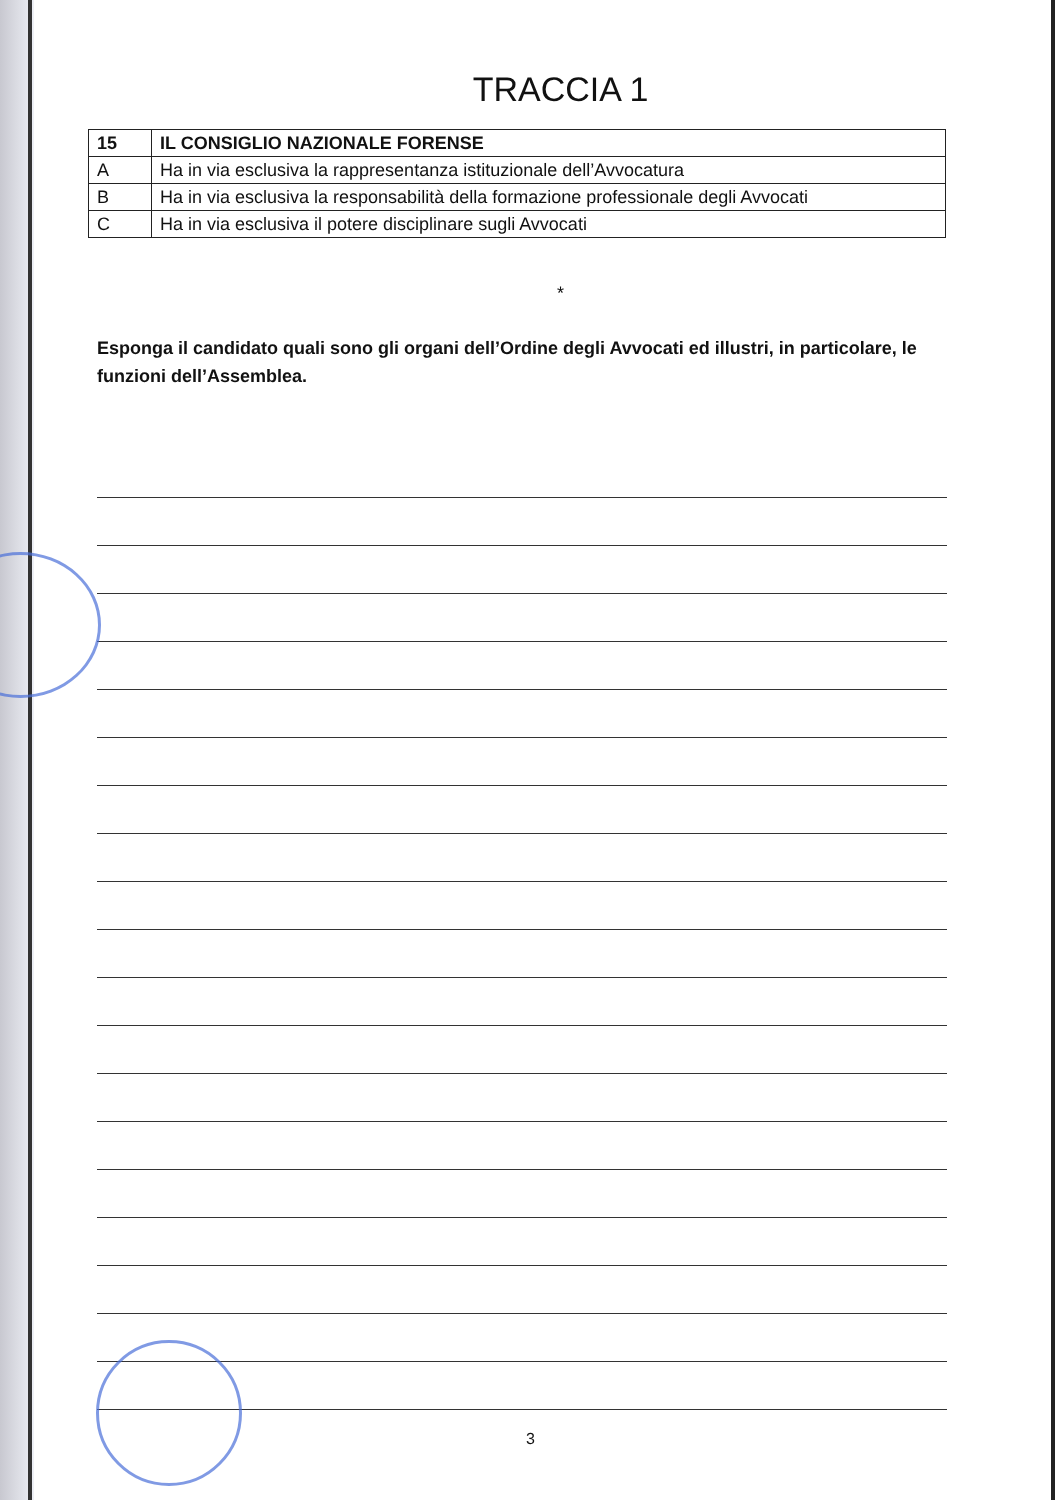TRACCIA 1
| 15 | IL CONSIGLIO NAZIONALE FORENSE |
| A | Ha in via esclusiva la rappresentanza istituzionale dell’Avvocatura |
| B | Ha in via esclusiva la responsabilità della formazione professionale degli Avvocati |
| C | Ha in via esclusiva il potere disciplinare sugli Avvocati |
*
Esponga il candidato quali sono gli organi dell’Ordine degli Avvocati ed illustri, in particolare, le funzioni dell’Assemblea.
3